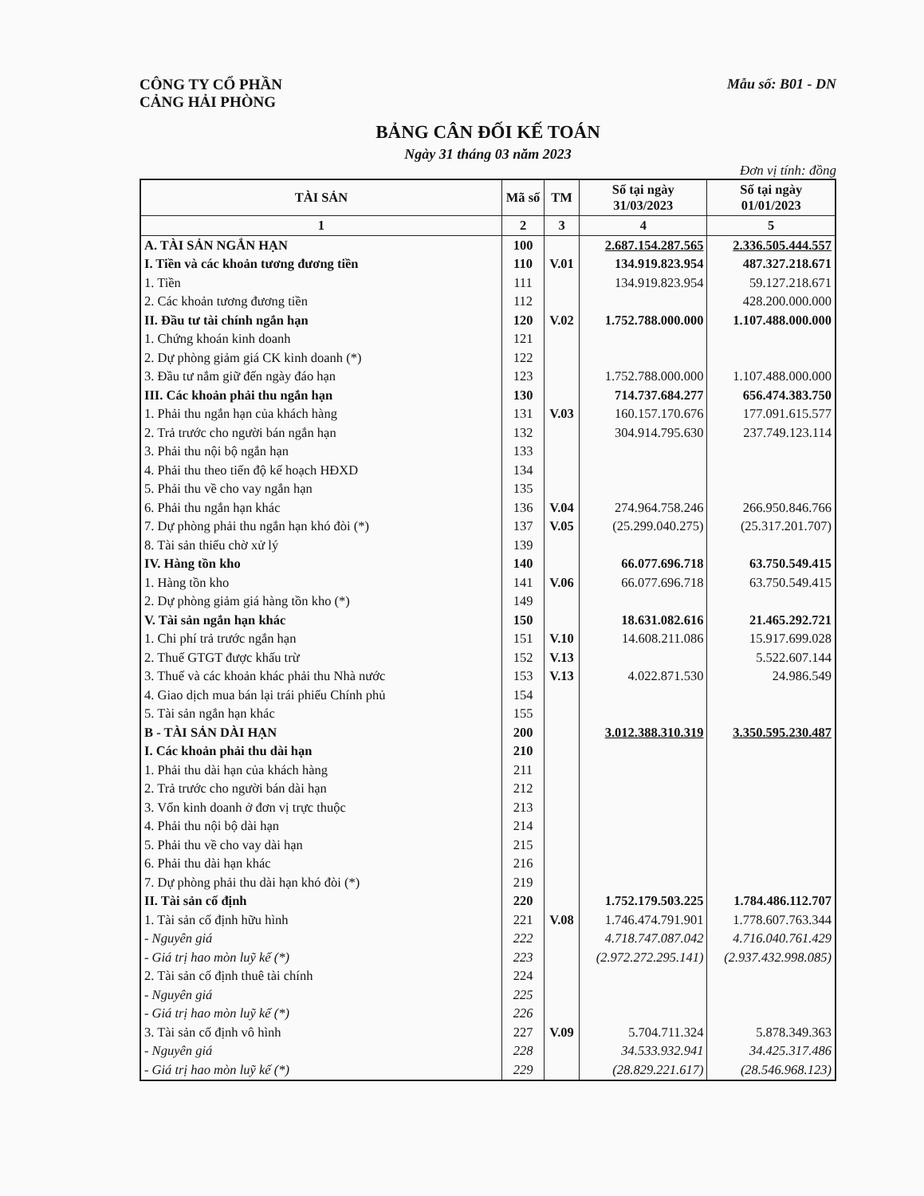CÔNG TY CỔ PHẦN
CẢNG HẢI PHÒNG
Mẫu số: B01 - DN
BẢNG CÂN ĐỐI KẾ TOÁN
Ngày 31 tháng 03 năm 2023
Đơn vị tính: đồng
| TÀI SẢN | Mã số | TM | Số tại ngày 31/03/2023 | Số tại ngày 01/01/2023 |
| --- | --- | --- | --- | --- |
| 1 | 2 | 3 | 4 | 5 |
| A. TÀI SẢN NGẮN HẠN | 100 | | 2.687.154.287.565 | 2.336.505.444.557 |
| I. Tiền và các khoản tương đương tiền | 110 | V.01 | 134.919.823.954 | 487.327.218.671 |
| 1. Tiền | 111 | | 134.919.823.954 | 59.127.218.671 |
| 2. Các khoản tương đương tiền | 112 | | | 428.200.000.000 |
| II. Đầu tư tài chính ngắn hạn | 120 | V.02 | 1.752.788.000.000 | 1.107.488.000.000 |
| 1. Chứng khoán kinh doanh | 121 | | | |
| 2. Dự phòng giảm giá CK kinh doanh (*) | 122 | | | |
| 3. Đầu tư nắm giữ đến ngày đáo hạn | 123 | | 1.752.788.000.000 | 1.107.488.000.000 |
| III. Các khoản phải thu ngắn hạn | 130 | | 714.737.684.277 | 656.474.383.750 |
| 1. Phải thu ngắn hạn của khách hàng | 131 | V.03 | 160.157.170.676 | 177.091.615.577 |
| 2. Trả trước cho người bán ngắn hạn | 132 | | 304.914.795.630 | 237.749.123.114 |
| 3. Phải thu nội bộ ngắn hạn | 133 | | | |
| 4. Phải thu theo tiến độ kế hoạch HĐXD | 134 | | | |
| 5. Phải thu về cho vay ngắn hạn | 135 | | | |
| 6. Phải thu ngắn hạn khác | 136 | V.04 | 274.964.758.246 | 266.950.846.766 |
| 7. Dự phòng phải thu ngắn hạn khó đòi (*) | 137 | V.05 | (25.299.040.275) | (25.317.201.707) |
| 8. Tài sản thiếu chờ xử lý | 139 | | | |
| IV. Hàng tồn kho | 140 | | 66.077.696.718 | 63.750.549.415 |
| 1. Hàng tồn kho | 141 | V.06 | 66.077.696.718 | 63.750.549.415 |
| 2. Dự phòng giảm giá hàng tồn kho (*) | 149 | | | |
| V. Tài sản ngắn hạn khác | 150 | | 18.631.082.616 | 21.465.292.721 |
| 1. Chi phí trả trước ngắn hạn | 151 | V.10 | 14.608.211.086 | 15.917.699.028 |
| 2. Thuế GTGT được khấu trừ | 152 | V.13 | | 5.522.607.144 |
| 3. Thuế và các khoản khác phải thu Nhà nước | 153 | V.13 | 4.022.871.530 | 24.986.549 |
| 4. Giao dịch mua bán lại trái phiếu Chính phủ | 154 | | | |
| 5. Tài sản ngắn hạn khác | 155 | | | |
| B - TÀI SẢN DÀI HẠN | 200 | | 3.012.388.310.319 | 3.350.595.230.487 |
| I. Các khoản phải thu dài hạn | 210 | | | |
| 1. Phải thu dài hạn của khách hàng | 211 | | | |
| 2. Trả trước cho người bán dài hạn | 212 | | | |
| 3. Vốn kinh doanh ở đơn vị trực thuộc | 213 | | | |
| 4. Phải thu nội bộ dài hạn | 214 | | | |
| 5. Phải thu về cho vay dài hạn | 215 | | | |
| 6. Phải thu dài hạn khác | 216 | | | |
| 7. Dự phòng phải thu dài hạn khó đòi (*) | 219 | | | |
| II. Tài sản cố định | 220 | | 1.752.179.503.225 | 1.784.486.112.707 |
| 1. Tài sản cố định hữu hình | 221 | V.08 | 1.746.474.791.901 | 1.778.607.763.344 |
| - Nguyên giá | 222 | | 4.718.747.087.042 | 4.716.040.761.429 |
| - Giá trị hao mòn luỹ kế (*) | 223 | | (2.972.272.295.141) | (2.937.432.998.085) |
| 2. Tài sản cố định thuê tài chính | 224 | | | |
| - Nguyên giá | 225 | | | |
| - Giá trị hao mòn luỹ kế (*) | 226 | | | |
| 3. Tài sản cố định vô hình | 227 | V.09 | 5.704.711.324 | 5.878.349.363 |
| - Nguyên giá | 228 | | 34.533.932.941 | 34.425.317.486 |
| - Giá trị hao mòn luỹ kế (*) | 229 | | (28.829.221.617) | (28.546.968.123) |